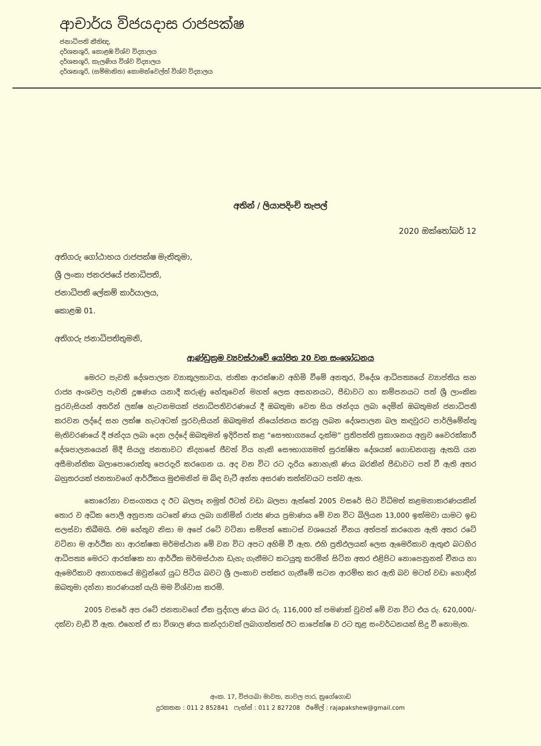ආචාර්ය විජයදාස රාජපක්ෂ
ජනාධිපති නීතිඥ,
දර්ශනශූරි, කොළඹ විශ්ව විද්‍යාලය
දර්ශනශූරි, කැලණිය විශ්ව විද්‍යාලය
දර්ශනශූරි, (සම්මානිත) කොමන්වෙල්ත් විශ්ව විද්‍යාලය
අතින් / ලියාපදිංචි තැපල්
2020 ඔක්තෝබර් 12
අතිගරු ගෝඨාභය රාජපක්ෂ මැතිතුමා,
ශ්‍රී ලංකා ජනරජයේ ජනාධිපති,
ජනාධිපති ලේකම් කාර්යාලය,
කොළඹ 01.
අතිගරු ජනාධිපතිතුමනි,
ආණ්ඩුක්‍රම ව්‍යවස්ථාවේ යෝජිත 20 වන සංශෝධනය
මෙරට පැවති දේශපාලන ව්‍යාකූලතාවය, ජාතික ආරක්ෂාව අහිමි වීමේ අනතුර, විදේශ ආධිපත්‍යයේ ව්‍යාප්තිය සහ රාජ්‍ය අංශවල පැවති දූෂණය යනාදී කරුණු හේතුවෙන් මහත් ලෙස අසහනයට, පීඩාවට හා කම්පනයට පත් ශ්‍රී ලාංකික පුරවැසියන් අතරින් ලක්ෂ හැටනමයක් ජනාධිපතිවරණයේ දී ඔබතුමා වෙත සිය ඡන්දය ලබා දෙමින් ඔබතුමන් ජනාධිපති කරවන ලද්දේ සහ ලක්ෂ හැටඅටක් පුරවැසියන් ඔබතුමන් නියෝජනය කරනු ලබන දේශපාලන බල කඳවුරට පාර්ලිමේන්තු මැතිවරණයේ දී ඡන්දය ලබා දෙන ලද්දේ ඔබතුමන් ඉදිරිපත් කළ “සෞභාග්‍යයේ දැක්ම” ප්‍රතිපත්ති ප්‍රකාශනය අනුව වෛරක්කාරී දේශපාලනයෙන් මිදී සියලු ජනතාවට නිදහසේ ජීවත් විය හැකි සෞභාග්‍යමත් සුරක්ෂිත දේශයක් ගොඩනගනු ඇතයි යන අසීමාන්තික බලාපොරොත්තු පෙරදැරි කරගෙන ය. අද වන විට රට දැරිය නොහැකි ණය බරකින් පීඩාවට පත් වී ඇති අතර බහුතරයක් ජනතාවගේ ආර්ථිකය මුළුමනින් ම බිඳ වැටී අන්ත අසරණ තත්ත්වයට පත්ව ඇත.
කොරෝනා වසංගතය ද ඊට බලපෑ නමුත් ඊටත් වඩා බලපා ඇත්තේ 2005 වසරේ සිට විධිමත් කළමනාකරණයකින් තොර ව අධික පොලී අනුපාත යටතේ ණය ලබා ගනිමින් රාජ්‍ය ණය ප්‍රමාණය මේ වන විට බිලියන 13,000 ඉක්මවා යාමට ඉඩ සලස්වා තිබීමයි. එම හේතුව නිසා ම අපේ රටේ වටිනා සම්පත් කොටස් වශයෙන් චීනය අත්පත් කරගෙන ඇති අතර රටේ වටිනා ම ආර්ථික හා ආරක්ෂක මර්මස්ථාන මේ වන විට අපට අහිමි වී ඇත. එහි ප්‍රතිඵලයක් ලෙස ඇමෙරිකාව ඇතුළු බටහිර ආධිපත්‍ය මෙරට ආරක්ෂක හා ආර්ථික මර්මස්ථාන ඩැහැ ගැනීමට කටයුතු කරමින් සිටින අතර එළිපිට නොපෙනුනත් චීනය හා ඇමෙරිකාව අනාගතයේ ඔවුන්ගේ යුධ පිටිය බවට ශ්‍රී ලංකාව පත්කර ගැනීමේ සටන ආරම්භ කර ඇති බව මටත් වඩා හොඳින් ඔබතුමා දන්නා කාරණයක් යැයි මම විශ්වාස කරමි.
2005 වසරේ අප රටේ ජනතාවගේ ඒක පුද්ගල ණය බර රු. 116,000 ක් පමණක් වුවත් මේ වන විට එය රු. 620,000/- දක්වා වැඩි වී ඇත. එහෙත් ඒ සා විශාල ණය කන්දරාවක් ලබාගත්තත් ඊට සාපේක්ෂ ව රට තුළ සංවර්ධනයක් සිදු වී නොමැත.
අංක. 17, විජයබා මාවත, නාවල පාර, නුගේගොඩ
දුරකතන : 011 2 852841 ෆැක්ස් : 011 2 827208 ඊමේල් : rajapakshew@gmail.com